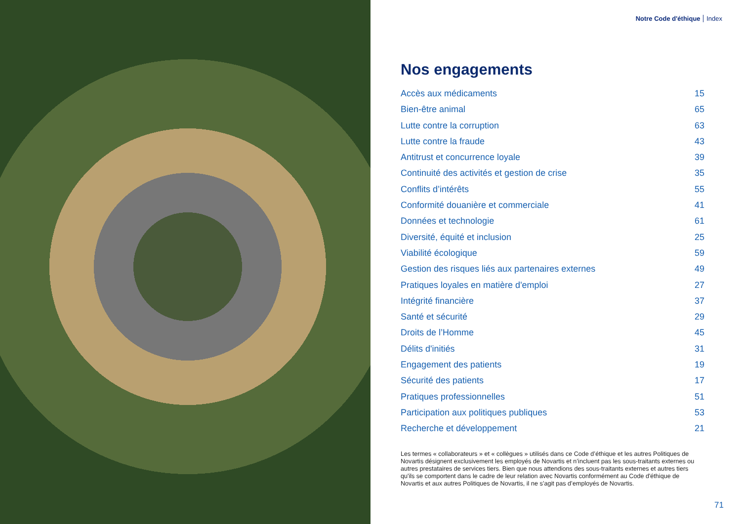Notre Code d'éthique Index
Nos engagements
Accès aux médicaments 15
Bien-être animal 65
Lutte contre la corruption 63
Lutte contre la fraude 43
Antitrust et concurrence loyale 39
Continuité des activités et gestion de crise 35
Conflits d’intérêts 55
Conformité douanière et commerciale 41
Données et technologie 61
Diversité, équité et inclusion 25
Viabilité écologique 59
Gestion des risques liés aux partenaires externes 49
Pratiques loyales en matière d'emploi 27
Intégrité financière 37
Santé et sécurité 29
Droits de l’Homme 45
Délits d'initiés 31
Engagement des patients 19
Sécurité des patients 17
Pratiques professionnelles 51
Participation aux politiques publiques 53
Recherche et développement 21
Les termes « collaborateurs » et « collègues » utilisés dans ce Code d’éthique et les autres Politiques de Novartis désignent exclusivement les employés de Novartis et n’incluent pas les sous-traitants externes ou autres prestataires de services tiers. Bien que nous attendions des sous-traitants externes et autres tiers qu'ils se comportent dans le cadre de leur relation avec Novartis conformément au Code d'éthique de Novartis et aux autres Politiques de Novartis, il ne s’agit pas d’employés de Novartis.
71